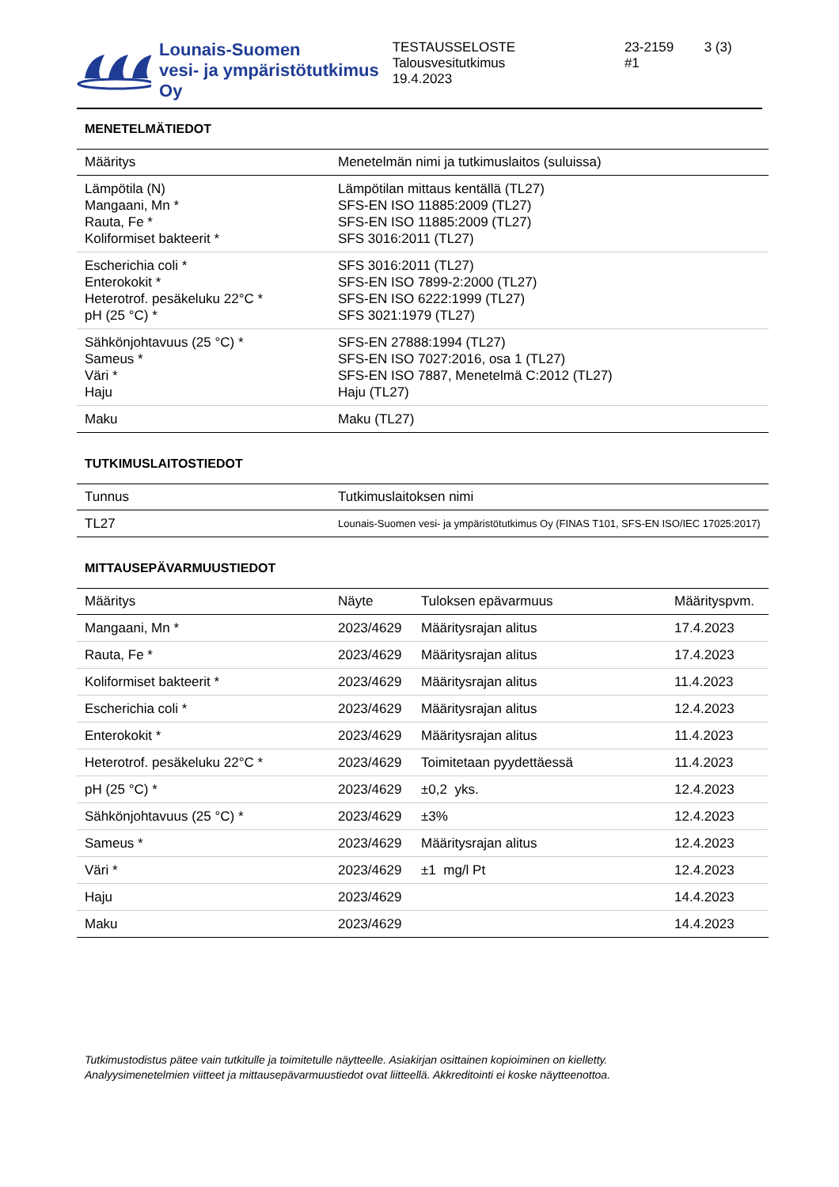Lounais-Suomen
vesi- ja ympäristötutkimus Oy
TESTAUSSELOSTE
Talousvesitutkimus
19.4.2023
23-2159
#1
3 (3)
MENETELMÄTIEDOT
| Määritys | Menetelmän nimi ja tutkimuslaitos (suluissa) |
| --- | --- |
| Lämpötila (N) Mangaani, Mn * Rauta, Fe * Koliformiset bakteerit * | Lämpötilan mittaus kentällä (TL27) SFS-EN ISO 11885:2009 (TL27) SFS-EN ISO 11885:2009 (TL27) SFS 3016:2011 (TL27) |
| Escherichia coli * Enterokokit * Heterotrof. pesäkeluku 22°C * pH (25 °C) * | SFS 3016:2011 (TL27) SFS-EN ISO 7899-2:2000 (TL27) SFS-EN ISO 6222:1999 (TL27) SFS 3021:1979 (TL27) |
| Sähkönjohtavuus (25 °C) * Sameus * Väri * Haju | SFS-EN 27888:1994 (TL27) SFS-EN ISO 7027:2016, osa 1 (TL27) SFS-EN ISO 7887, Menetelmä C:2012 (TL27) Haju (TL27) |
| Maku | Maku (TL27) |
TUTKIMUSLAITOSTIEDOT
| Tunnus | Tutkimuslaitoksen nimi |
| --- | --- |
| TL27 | Lounais-Suomen vesi- ja ympäristötutkimus Oy (FINAS T101, SFS-EN ISO/IEC 17025:2017) |
MITTAUSEPÄVARMUUSTIEDOT
| Määritys | Näyte | Tuloksen epävarmuus | Määrityspvm. |
| --- | --- | --- | --- |
| Mangaani, Mn * | 2023/4629 | Määritysrajan alitus | 17.4.2023 |
| Rauta, Fe * | 2023/4629 | Määritysrajan alitus | 17.4.2023 |
| Koliformiset bakteerit * | 2023/4629 | Määritysrajan alitus | 11.4.2023 |
| Escherichia coli * | 2023/4629 | Määritysrajan alitus | 12.4.2023 |
| Enterokokit * | 2023/4629 | Määritysrajan alitus | 11.4.2023 |
| Heterotrof. pesäkeluku 22°C * | 2023/4629 | Toimitetaan pyydettäessä | 11.4.2023 |
| pH (25 °C) * | 2023/4629 | ±0,2 yks. | 12.4.2023 |
| Sähkönjohtavuus (25 °C) * | 2023/4629 | ±3% | 12.4.2023 |
| Sameus * | 2023/4629 | Määritysrajan alitus | 12.4.2023 |
| Väri * | 2023/4629 | ±1 mg/l Pt | 12.4.2023 |
| Haju | 2023/4629 | | 14.4.2023 |
| Maku | 2023/4629 | | 14.4.2023 |
Tutkimustodistus pätee vain tutkitulle ja toimitetulle näytteelle. Asiakirjan osittainen kopioiminen on kielletty.
Analyysimenetelmien viitteet ja mittausepävarmuustiedot ovat liitteellä. Akkreditointi ei koske näytteenottoa.